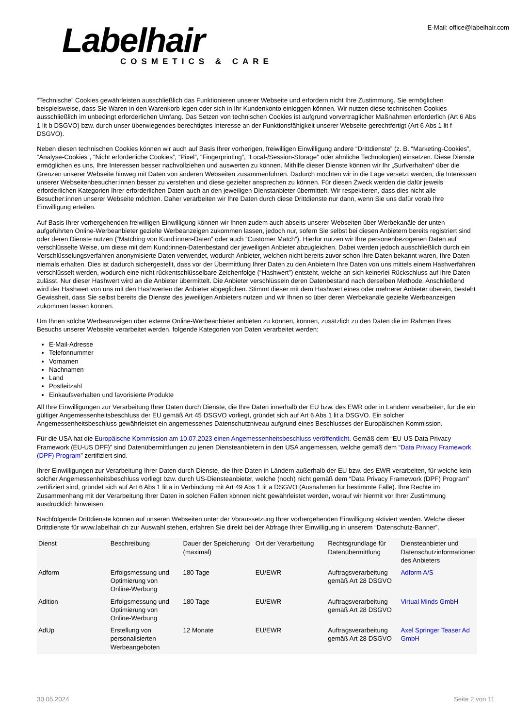Labelhair
COSMETICS & CARE
E-Mail: office@labelhair.com
“Technische” Cookies gewährleisten ausschließlich das Funktionieren unserer Webseite und erfordern nicht Ihre Zustimmung. Sie ermöglichen beispielsweise, dass Sie Waren in den Warenkorb legen oder sich in Ihr Kundenkonto einloggen können. Wir nutzen diese technischen Cookies ausschließlich im unbedingt erforderlichen Umfang. Das Setzen von technischen Cookies ist aufgrund vorvertraglicher Maßnahmen erforderlich (Art 6 Abs 1 lit b DSGVO) bzw. durch unser überwiegendes berechtigtes Interesse an der Funktionsfähigkeit unserer Webseite gerechtfertigt (Art 6 Abs 1 lit f DSGVO).
Neben diesen technischen Cookies können wir auch auf Basis Ihrer vorherigen, freiwilligen Einwilligung andere “Drittdienste” (z. B. “Marketing-Cookies”, “Analyse-Cookies”, “Nicht erforderliche Cookies”, “Pixel”, “Fingerprinting”, “Local-/Session-Storage” oder ähnliche Technologien) einsetzen. Diese Dienste ermöglichen es uns, Ihre Interessen besser nachvollziehen und auswerten zu können. Mithilfe dieser Dienste können wir Ihr „Surfverhalten“ über die Grenzen unserer Webseite hinweg mit Daten von anderen Webseiten zusammenführen. Dadurch möchten wir in die Lage versetzt werden, die Interessen unserer Webseitenbesucher:innen besser zu verstehen und diese gezielter ansprechen zu können. Für diesen Zweck werden die dafür jeweils erforderlichen Kategorien Ihrer erforderlichen Daten auch an den jeweiligen Dienstanbieter übermittelt. Wir respektieren, dass dies nicht alle Besucher:innen unserer Webseite möchten. Daher verarbeiten wir Ihre Daten durch diese Drittdienste nur dann, wenn Sie uns dafür vorab Ihre Einwilligung erteilen.
Auf Basis Ihrer vorhergehenden freiwilligen Einwilligung können wir Ihnen zudem auch abseits unserer Webseiten über Werbekanäle der unten aufgeführten Online-Werbeanbieter gezielte Werbeanzeigen zukommen lassen, jedoch nur, sofern Sie selbst bei diesen Anbietern bereits registriert sind oder deren Dienste nutzen (“Matching von Kund:innen-Daten” oder auch “Customer Match”). Hierfür nutzen wir Ihre personenbezogenen Daten auf verschlüsselte Weise, um diese mit dem Kund:innen-Datenbestand der jeweiligen Anbieter abzugleichen. Dabei werden jedoch ausschließlich durch ein Verschlüsselungsverfahren anonymisierte Daten verwendet, wodurch Anbieter, welchen nicht bereits zuvor schon Ihre Daten bekannt waren, Ihre Daten niemals erhalten. Dies ist dadurch sichergestellt, dass vor der Übermittlung Ihrer Daten zu den Anbietern Ihre Daten von uns mittels einem Hashverfahren verschlüsselt werden, wodurch eine nicht rückentschlüsselbare Zeichenfolge (“Hashwert”) entsteht, welche an sich keinerlei Rückschluss auf Ihre Daten zulässt. Nur dieser Hashwert wird an die Anbieter übermittelt. Die Anbieter verschlüsseln deren Datenbestand nach derselben Methode. Anschließend wird der Hashwert von uns mit den Hashwerten der Anbieter abgeglichen. Stimmt dieser mit dem Hashwert eines oder mehrerer Anbieter überein, besteht Gewissheit, dass Sie selbst bereits die Dienste des jeweiligen Anbieters nutzen und wir Ihnen so über deren Werbekanäle gezielte Werbeanzeigen zukommen lassen können.
Um Ihnen solche Werbeanzeigen über externe Online-Werbeanbieter anbieten zu können, können, zusätzlich zu den Daten die im Rahmen Ihres Besuchs unserer Webseite verarbeitet werden, folgende Kategorien von Daten verarbeitet werden:
E-Mail-Adresse
Telefonnummer
Vornamen
Nachnamen
Land
Postleitzahl
Einkaufsverhalten und favorisierte Produkte
All Ihre Einwilligungen zur Verarbeitung Ihrer Daten durch Dienste, die Ihre Daten innerhalb der EU bzw. des EWR oder in Ländern verarbeiten, für die ein gültiger Angemessenheitsbeschluss der EU gemäß Art 45 DSGVO vorliegt, gründet sich auf Art 6 Abs 1 lit a DSGVO. Ein solcher Angemessenheitsbeschluss gewährleistet ein angemessenes Datenschutzniveau aufgrund eines Beschlusses der Europäischen Kommission.
Für die USA hat die Europäische Kommission am 10.07.2023 einen Angemessenheitsbeschluss veröffentlicht. Gemäß dem “EU-US Data Privacy Framework (EU-US DPF)” sind Datenübermittlungen zu jenen Diensteanbietern in den USA angemessen, welche gemäß dem “Data Privacy Framework (DPF) Program” zertifiziert sind.
Ihrer Einwilligungen zur Verarbeitung Ihrer Daten durch Dienste, die Ihre Daten in Ländern außerhalb der EU bzw. des EWR verarbeiten, für welche kein solcher Angemessenheitsbeschluss vorliegt bzw. durch US-Diensteanbieter, welche (noch) nicht gemäß dem “Data Privacy Framework (DPF) Program” zertifiziert sind, gründet sich auf Art 6 Abs 1 lit a in Verbindung mit Art 49 Abs 1 lit a DSGVO (Ausnahmen für bestimmte Fälle). Ihre Rechte im Zusammenhang mit der Verarbeitung Ihrer Daten in solchen Fällen können nicht gewährleistet werden, worauf wir hiermit vor Ihrer Zustimmung ausdrücklich hinweisen.
Nachfolgende Drittdienste können auf unseren Webseiten unter der Voraussetzung Ihrer vorhergehenden Einwilligung aktiviert werden. Welche dieser Drittdienste für www.labelhair.ch zur Auswahl stehen, erfahren Sie direkt bei der Abfrage Ihrer Einwilligung in unserem “Datenschutz-Banner”.
| Dienst | Beschreibung | Dauer der Speicherung (maximal) | Ort der Verarbeitung | Rechtsgrundlage für Datenübermittlung | Diensteanbieter und Datenschutzinformationen des Anbieters |
| --- | --- | --- | --- | --- | --- |
| Adform | Erfolgsmessung und Optimierung von Online-Werbung | 180 Tage | EU/EWR | Auftragsverarbeitung gemäß Art 28 DSGVO | Adform A/S |
| Adition | Erfolgsmessung und Optimierung von Online-Werbung | 180 Tage | EU/EWR | Auftragsverarbeitung gemäß Art 28 DSGVO | Virtual Minds GmbH |
| AdUp | Erstellung von personalisierten Werbeangeboten | 12 Monate | EU/EWR | Auftragsverarbeitung gemäß Art 28 DSGVO | Axel Springer Teaser Ad GmbH |
30.05.2024 Seite 2 von 11